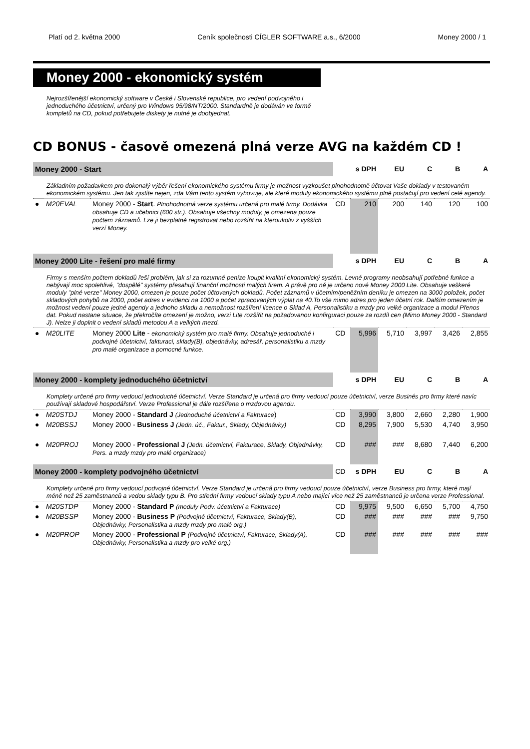Platí od 2. května 2000 Ceník společnosti CÍGLER SOFTWARE a.s., 6/2000 Money 2000 / 1
Money 2000 - ekonomický systém
Nejrozšířenější ekonomický software v České i Slovenské republice, pro vedení podvojného i jednoduchého účetnictví, určený pro Windows 95/98/NT/2000. Standardně je dodáván ve formě kompletů na CD, pokud potřebujete diskety je nutné je doobjednat.
CD BONUS - časově omezená plná verze AVG na každém CD !
| Money 2000 - Start | | | | s DPH | EU | C | B | A |
| Základním požadavkem pro dokonalý výběr řešení ekonomického systému firmy je možnost vyzkoušet plnohodnotně účtovat Vaše doklady v testovaném ekonomickém systému. Jen tak zjistíte nejen, zda Vám tento systém vyhovuje, ale které moduly ekonomického systému plně postačují pro vedení celé agendy. | | | | | | | | |
| ● | M20EVAL | Money 2000 - Start . Plnohodnotná verze systému určená pro malé firmy. Dodávka obsahuje CD a učebnici (600 str.). Obsahuje všechny moduly, je omezena pouze počtem záznamů. Lze ji bezplatně registrovat nebo rozšířit na kteroukoliv z vyšších verzí Money. | CD | 210 | 200 | 140 | 120 | 100 |
| Money 2000 Lite - řešení pro malé firmy | | | | s DPH | EU | C | B | A |
| Firmy s menším počtem dokladů řeší problém, jak si za rozumné peníze koupit kvalitní ekonomický systém. Levné programy neobsahují potřebné funkce a nebývají moc spolehlivé, "dospělé" systémy přesahují finanční možnosti malých firem. A právě pro ně je určeno nové Money 2000 Lite. Obsahuje veškeré moduly "plné verze" Money 2000, omezen je pouze počet účtovaných dokladů. Počet záznamů v účetním/peněžním deníku je omezen na 3000 položek, počet skladových pohybů na 2000, počet adres v evidenci na 1000 a počet zpracovaných výplat na 40.To vše mimo adres pro jeden účetní rok. Dalším omezením je možnost vedení pouze jedné agendy a jednoho skladu a nemožnost rozšíření licence o Sklad A, Personalistiku a mzdy pro velké organizace a modul Přenos dat. Pokud nastane situace, že překročíte omezení je možno, verzi Lite rozšířit na požadovanou konfirguraci pouze za rozdíl cen (Mimo Money 2000 - Standard J). Nelze ji doplnit o vedení skladů metodou A a velkých mezd. | | | | | | | | |
| ● | M20LITE | Money 2000 Lite - ekonomický systém pro malé firmy. Obsahuje jednoduché i podvojné účetnictví, fakturaci, sklady(B), objednávky, adresář, personalistiku a mzdy pro malé organizace a pomocné funkce. | CD | 5,996 | 5,710 | 3,997 | 3,426 | 2,855 |
| Money 2000 - komplety jednoduchého účetnictví | | | | s DPH | EU | C | B | A |
| Komplety určené pro firmy vedoucí jednoduché účetnictví. Verze Standard je určená pro firmy vedoucí pouze účetnictví, verze Businés pro firmy které navíc používají skladové hospodářství. Verze Professional je dále rozšířena o mzdovou agendu. | | | | | | | | |
| ● | M20STDJ | Money 2000 - Standard J (Jednoduché účetnictví a Fakturace ) | CD | 3,990 | 3,800 | 2,660 | 2,280 | 1,900 |
| ● | M20BSSJ | Money 2000 - Business J (Jedn. úč., Faktur., Sklady, Objednávky) | CD | 8,295 | 7,900 | 5,530 | 4,740 | 3,950 |
| ● | M20PROJ | Money 2000 - Professional J (Jedn. účetnictví, Fakturace, Sklady, Objednávky, Pers. a mzdy mzdy pro malé organizace) | CD | ### | ### | 8,680 | 7,440 | 6,200 |
| Money 2000 - komplety podvojného účetnictví | | | CD | s DPH | EU | C | B | A |
| Komplety určené pro firmy vedoucí podvojné účetnictví. Verze Standard je určená pro firmy vedoucí pouze účetnictví, verze Business pro firmy, které mají méně než 25 zaměstnanců a vedou sklady typu B. Pro střední firmy vedoucí sklady typu A nebo mající více než 25 zaměstnanců je určena verze Professional. | | | | | | | | |
| ● | M20STDP | Money 2000 - Standard P (moduly Podv. účetnictví a Fakturace) | CD | 9,975 | 9,500 | 6,650 | 5,700 | 4,750 |
| ● | M20BSSP | Money 2000 - Business P (Podvojné účetnictví, Fakturace, Sklady(B), Objednávky, Personalistika a mzdy mzdy pro malé org.) | CD | ### | ### | ### | ### | 9,750 |
| ● | M20PROP | Money 2000 - Professional P (Podvojné účetnictví, Fakturace, Sklady(A), Objednávky, Personalistika a mzdy pro velké org.) | CD | ### | ### | ### | ### | ### |